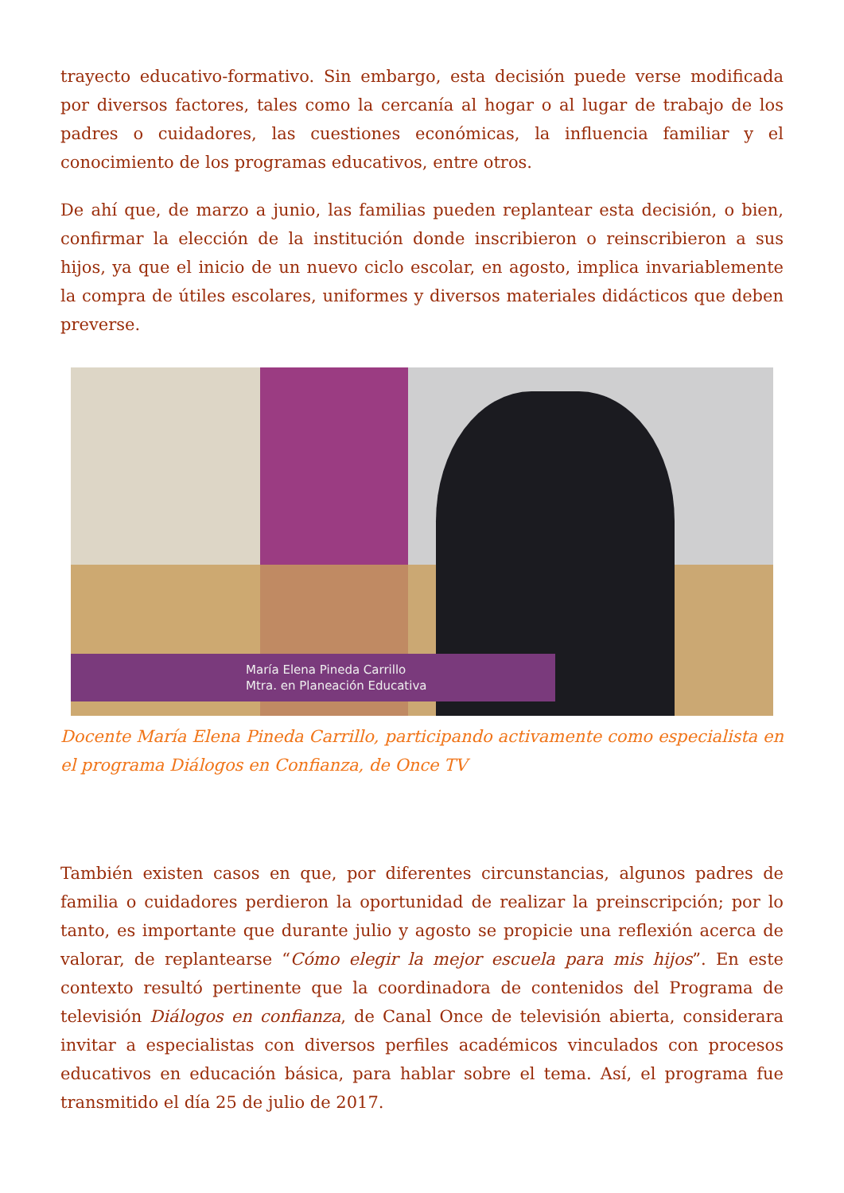trayecto educativo-formativo. Sin embargo, esta decisión puede verse modificada por diversos factores, tales como la cercanía al hogar o al lugar de trabajo de los padres o cuidadores, las cuestiones económicas, la influencia familiar y el conocimiento de los programas educativos, entre otros.
De ahí que, de marzo a junio, las familias pueden replantear esta decisión, o bien, confirmar la elección de la institución donde inscribieron o reinscribieron a sus hijos, ya que el inicio de un nuevo ciclo escolar, en agosto, implica invariablemente la compra de útiles escolares, uniformes y diversos materiales didácticos que deben preverse.
María Elena Pineda Carrillo
Mtra. en Planeación Educativa
Docente María Elena Pineda Carrillo, participando activamente como especialista en el programa Diálogos en Confianza, de Once TV
También existen casos en que, por diferentes circunstancias, algunos padres de familia o cuidadores perdieron la oportunidad de realizar la preinscripción; por lo tanto, es importante que durante julio y agosto se propicie una reflexión acerca de valorar, de replantearse “Cómo elegir la mejor escuela para mis hijos”. En este contexto resultó pertinente que la coordinadora de contenidos del Programa de televisión Diálogos en confianza, de Canal Once de televisión abierta, considerara invitar a especialistas con diversos perfiles académicos vinculados con procesos educativos en educación básica, para hablar sobre el tema. Así, el programa fue transmitido el día 25 de julio de 2017.